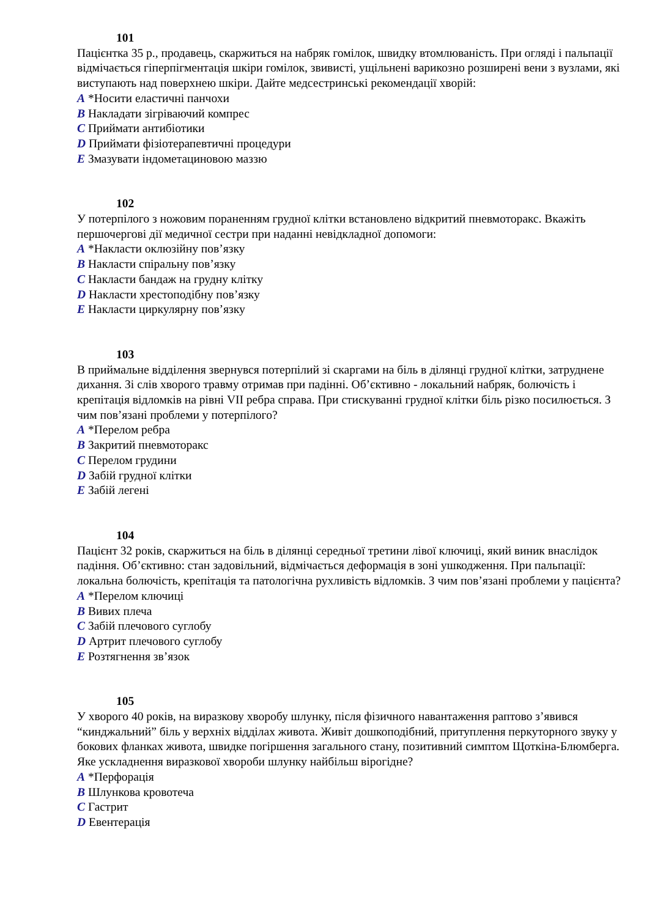101
Пацієнтка 35 р., продавець, скаржиться на набряк гомілок, швидку втомлюваність. При огляді і пальпації відмічається гіперпігментація шкіри гомілок, звивисті, ущільнені варикозно розширені вени з вузлами, які виступають над поверхнею шкіри. Дайте медсестринські рекомендації хворій:
A *Носити еластичні панчохи
B Накладати зігріваючий компрес
C Приймати антибіотики
D Приймати фізіотерапевтичні процедури
E Змазувати індометациновою маззю
102
У потерпілого з ножовим пораненням грудної клітки встановлено відкритий пневмоторакс. Вкажіть першочергові дії медичної сестри при наданні невідкладної допомоги:
A *Накласти оклюзійну пов’язку
B Накласти спіральну пов’язку
C Накласти бандаж на грудну клітку
D Накласти хрестоподібну пов’язку
E Накласти циркулярну пов’язку
103
В приймальне відділення звернувся потерпілий зі скаргами на біль в ділянці грудної клітки, затруднене дихання. Зі слів хворого травму отримав при падінні. Об’єктивно - локальний набряк, болючість і крепітація відломків на рівні VII ребра справа. При стискуванні грудної клітки біль різко посилюється. З чим пов’язані проблеми у потерпілого?
A *Перелом ребра
B Закритий пневмоторакс
C Перелом грудини
D Забій грудної клітки
E Забій легені
104
Пацієнт 32 років, скаржиться на біль в ділянці середньої третини лівої ключиці, який виник внаслідок падіння. Об’єктивно: стан задовільний, відмічається деформація в зоні ушкодження. При пальпації: локальна болючість, крепітація та патологічна рухливість відломків. З чим пов’язані проблеми у пацієнта?
A *Перелом ключиці
B Вивих плеча
C Забій плечового суглобу
D Артрит плечового суглобу
E Розтягнення зв’язок
105
У хворого 40 років, на виразкову хворобу шлунку, після фізичного навантаження раптово з’явився “кинджальний” біль у верхніх відділах живота. Живіт дошкоподібний, притуплення перкуторного звуку у бокових фланках живота, швидке погіршення загального стану, позитивний симптом Щоткіна-Блюмберга. Яке ускладнення виразкової хвороби шлунку найбільш вірогідне?
A *Перфорація
B Шлункова кровотеча
C Гастрит
D Евентерація